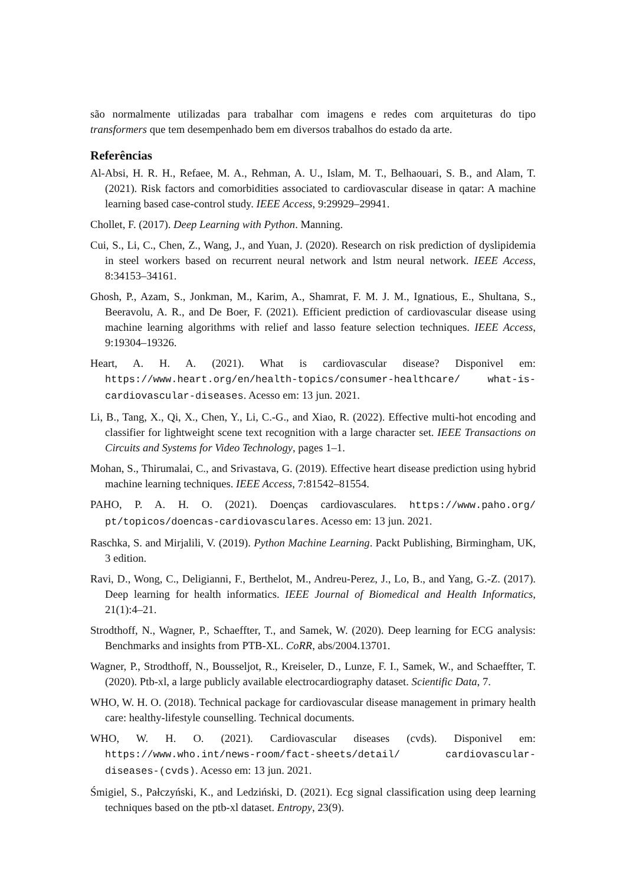são normalmente utilizadas para trabalhar com imagens e redes com arquiteturas do tipo transformers que tem desempenhado bem em diversos trabalhos do estado da arte.
Referências
Al-Absi, H. R. H., Refaee, M. A., Rehman, A. U., Islam, M. T., Belhaouari, S. B., and Alam, T. (2021). Risk factors and comorbidities associated to cardiovascular disease in qatar: A machine learning based case-control study. IEEE Access, 9:29929–29941.
Chollet, F. (2017). Deep Learning with Python. Manning.
Cui, S., Li, C., Chen, Z., Wang, J., and Yuan, J. (2020). Research on risk prediction of dyslipidemia in steel workers based on recurrent neural network and lstm neural network. IEEE Access, 8:34153–34161.
Ghosh, P., Azam, S., Jonkman, M., Karim, A., Shamrat, F. M. J. M., Ignatious, E., Shultana, S., Beeravolu, A. R., and De Boer, F. (2021). Efficient prediction of cardiovascular disease using machine learning algorithms with relief and lasso feature selection techniques. IEEE Access, 9:19304–19326.
Heart, A. H. A. (2021). What is cardiovascular disease? Disponivel em: https://www.heart.org/en/health-topics/consumer-healthcare/ what-is-cardiovascular-diseases. Acesso em: 13 jun. 2021.
Li, B., Tang, X., Qi, X., Chen, Y., Li, C.-G., and Xiao, R. (2022). Effective multi-hot encoding and classifier for lightweight scene text recognition with a large character set. IEEE Transactions on Circuits and Systems for Video Technology, pages 1–1.
Mohan, S., Thirumalai, C., and Srivastava, G. (2019). Effective heart disease prediction using hybrid machine learning techniques. IEEE Access, 7:81542–81554.
PAHO, P. A. H. O. (2021). Doenças cardiovasculares. https://www.paho.org/ pt/topicos/doencas-cardiovasculares. Acesso em: 13 jun. 2021.
Raschka, S. and Mirjalili, V. (2019). Python Machine Learning. Packt Publishing, Birmingham, UK, 3 edition.
Ravi, D., Wong, C., Deligianni, F., Berthelot, M., Andreu-Perez, J., Lo, B., and Yang, G.-Z. (2017). Deep learning for health informatics. IEEE Journal of Biomedical and Health Informatics, 21(1):4–21.
Strodthoff, N., Wagner, P., Schaeffter, T., and Samek, W. (2020). Deep learning for ECG analysis: Benchmarks and insights from PTB-XL. CoRR, abs/2004.13701.
Wagner, P., Strodthoff, N., Bousseljot, R., Kreiseler, D., Lunze, F. I., Samek, W., and Schaeffter, T. (2020). Ptb-xl, a large publicly available electrocardiography dataset. Scientific Data, 7.
WHO, W. H. O. (2018). Technical package for cardiovascular disease management in primary health care: healthy-lifestyle counselling. Technical documents.
WHO, W. H. O. (2021). Cardiovascular diseases (cvds). Disponivel em: https://www.who.int/news-room/fact-sheets/detail/ cardiovascular-diseases-(cvds). Acesso em: 13 jun. 2021.
Śmigiel, S., Pałczyński, K., and Ledziński, D. (2021). Ecg signal classification using deep learning techniques based on the ptb-xl dataset. Entropy, 23(9).